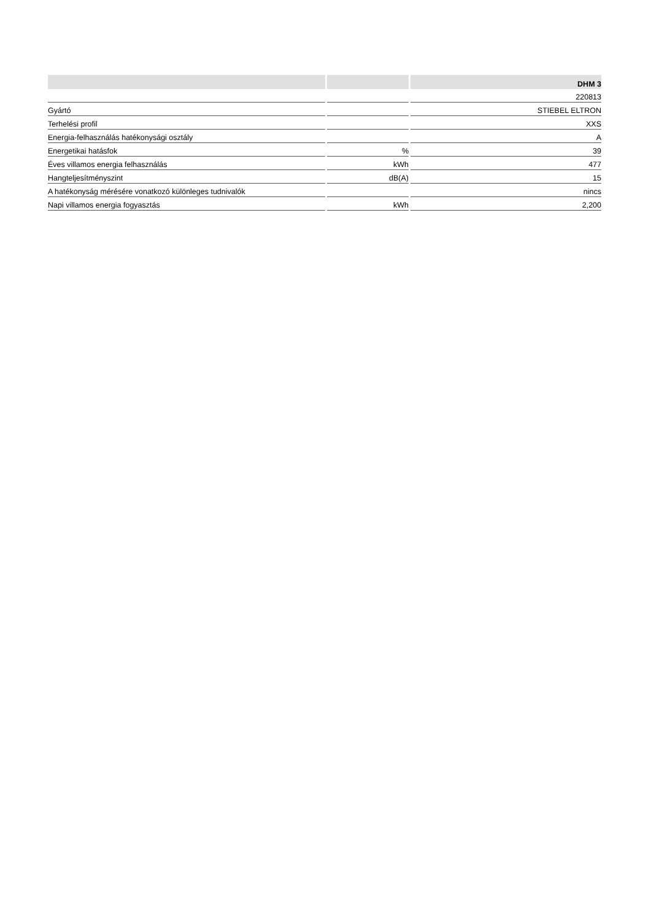| | | DHM 3 |
| --- | --- | --- |
| | | 220813 |
| Gyártó | | STIEBEL ELTRON |
| Terhelési profil | | XXS |
| Energia-felhasználás hatékonysági osztály | | A |
| Energetikai hatásfok | % | 39 |
| Éves villamos energia felhasználás | kWh | 477 |
| Hangteljesítményszint | dB(A) | 15 |
| A hatékonyság mérésére vonatkozó különleges tudnivalók | | nincs |
| Napi villamos energia fogyasztás | kWh | 2,200 |